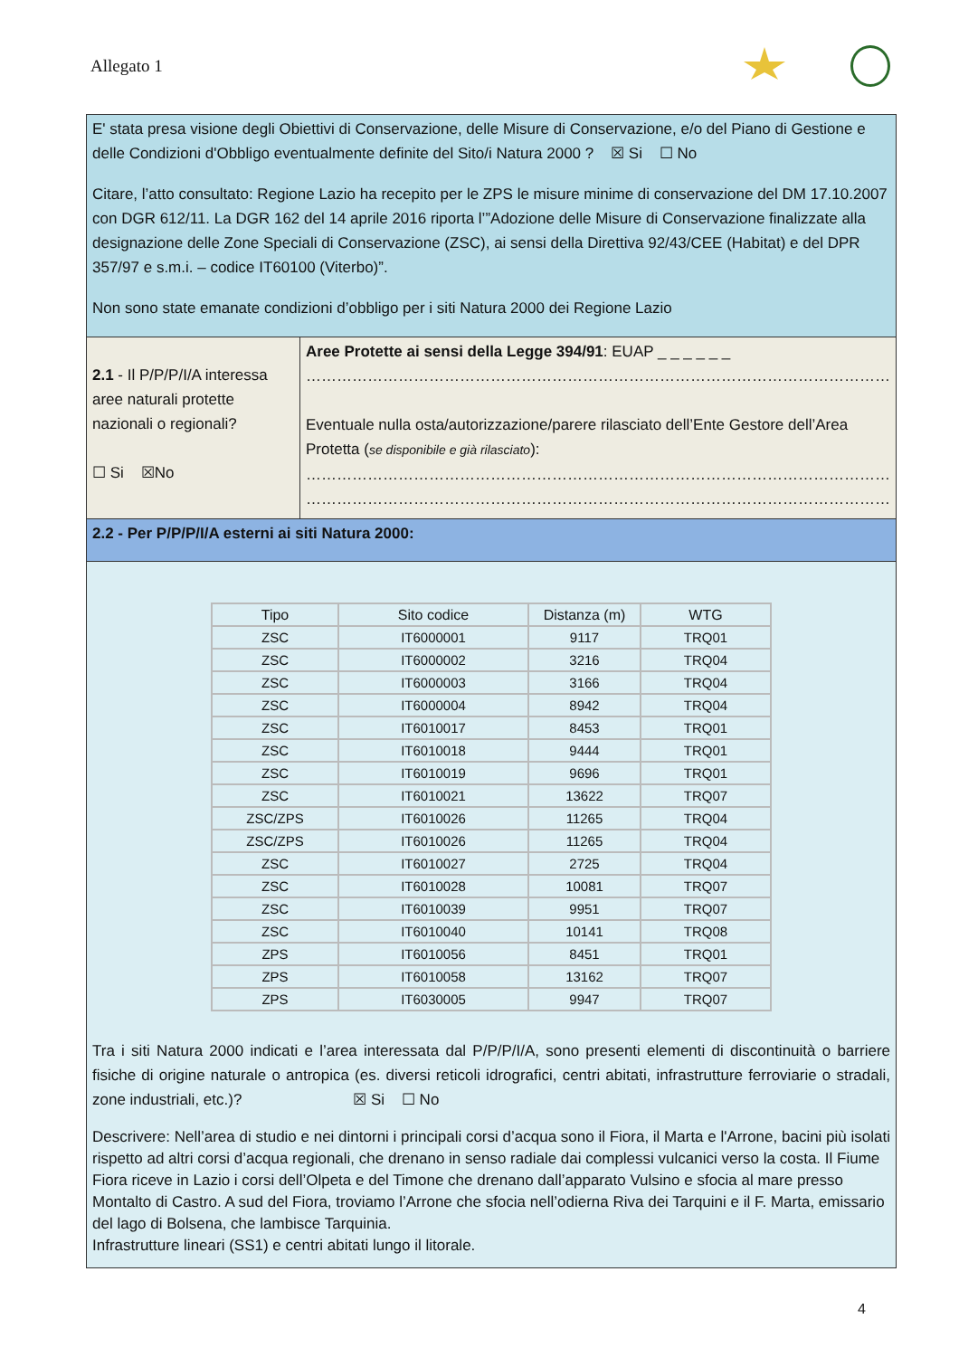Allegato 1
E' stata presa visione degli Obiettivi di Conservazione, delle Misure di Conservazione, e/o del Piano di Gestione e delle Condizioni d'Obbligo eventualmente definite del Sito/i Natura 2000 ? ☒ Si ☐ No
Citare, l’atto consultato: Regione Lazio ha recepito per le ZPS le misure minime di conservazione del DM 17.10.2007 con DGR 612/11. La DGR 162 del 14 aprile 2016 riporta l’”Adozione delle Misure di Conservazione finalizzate alla designazione delle Zone Speciali di Conservazione (ZSC), ai sensi della Direttiva 92/43/CEE (Habitat) e del DPR 357/97 e s.m.i. – codice IT60100 (Viterbo)”.
Non sono state emanate condizioni d’obbligo per i siti Natura 2000 dei Regione Lazio
2.1 - Il P/P/P/I/A interessa aree naturali protette nazionali o regionali?
☐ Si ☒No
Aree Protette ai sensi della Legge 394/91: EUAP _ _ _ _ _ _
……………………………………………………………………………………………………
Eventuale nulla osta/autorizzazione/parere rilasciato dell’Ente Gestore dell’Area Protetta (se disponibile e già rilasciato):
……………………………………………………………………………………………………
……………………………………………………………………………………………………
2.2 - Per P/P/P/I/A esterni ai siti Natura 2000:
| Tipo | Sito codice | Distanza (m) | WTG |
| --- | --- | --- | --- |
| ZSC | IT6000001 | 9117 | TRQ01 |
| ZSC | IT6000002 | 3216 | TRQ04 |
| ZSC | IT6000003 | 3166 | TRQ04 |
| ZSC | IT6000004 | 8942 | TRQ04 |
| ZSC | IT6010017 | 8453 | TRQ01 |
| ZSC | IT6010018 | 9444 | TRQ01 |
| ZSC | IT6010019 | 9696 | TRQ01 |
| ZSC | IT6010021 | 13622 | TRQ07 |
| ZSC/ZPS | IT6010026 | 11265 | TRQ04 |
| ZSC/ZPS | IT6010026 | 11265 | TRQ04 |
| ZSC | IT6010027 | 2725 | TRQ04 |
| ZSC | IT6010028 | 10081 | TRQ07 |
| ZSC | IT6010039 | 9951 | TRQ07 |
| ZSC | IT6010040 | 10141 | TRQ08 |
| ZPS | IT6010056 | 8451 | TRQ01 |
| ZPS | IT6010058 | 13162 | TRQ07 |
| ZPS | IT6030005 | 9947 | TRQ07 |
Tra i siti Natura 2000 indicati e l’area interessata dal P/P/P/I/A, sono presenti elementi di discontinuità o barriere fisiche di origine naturale o antropica (es. diversi reticoli idrografici, centri abitati, infrastrutture ferroviarie o stradali, zone industriali, etc.)? ☒ Si ☐ No
Descrivere: Nell’area di studio e nei dintorni i principali corsi d’acqua sono il Fiora, il Marta e l'Arrone, bacini più isolati rispetto ad altri corsi d’acqua regionali, che drenano in senso radiale dai complessi vulcanici verso la costa. Il Fiume Fiora riceve in Lazio i corsi dell’Olpeta e del Timone che drenano dall’apparato Vulsino e sfocia al mare presso Montalto di Castro. A sud del Fiora, troviamo l’Arrone che sfocia nell’odierna Riva dei Tarquini e il F. Marta, emissario del lago di Bolsena, che lambisce Tarquinia.
Infrastrutture lineari (SS1) e centri abitati lungo il litorale.
4